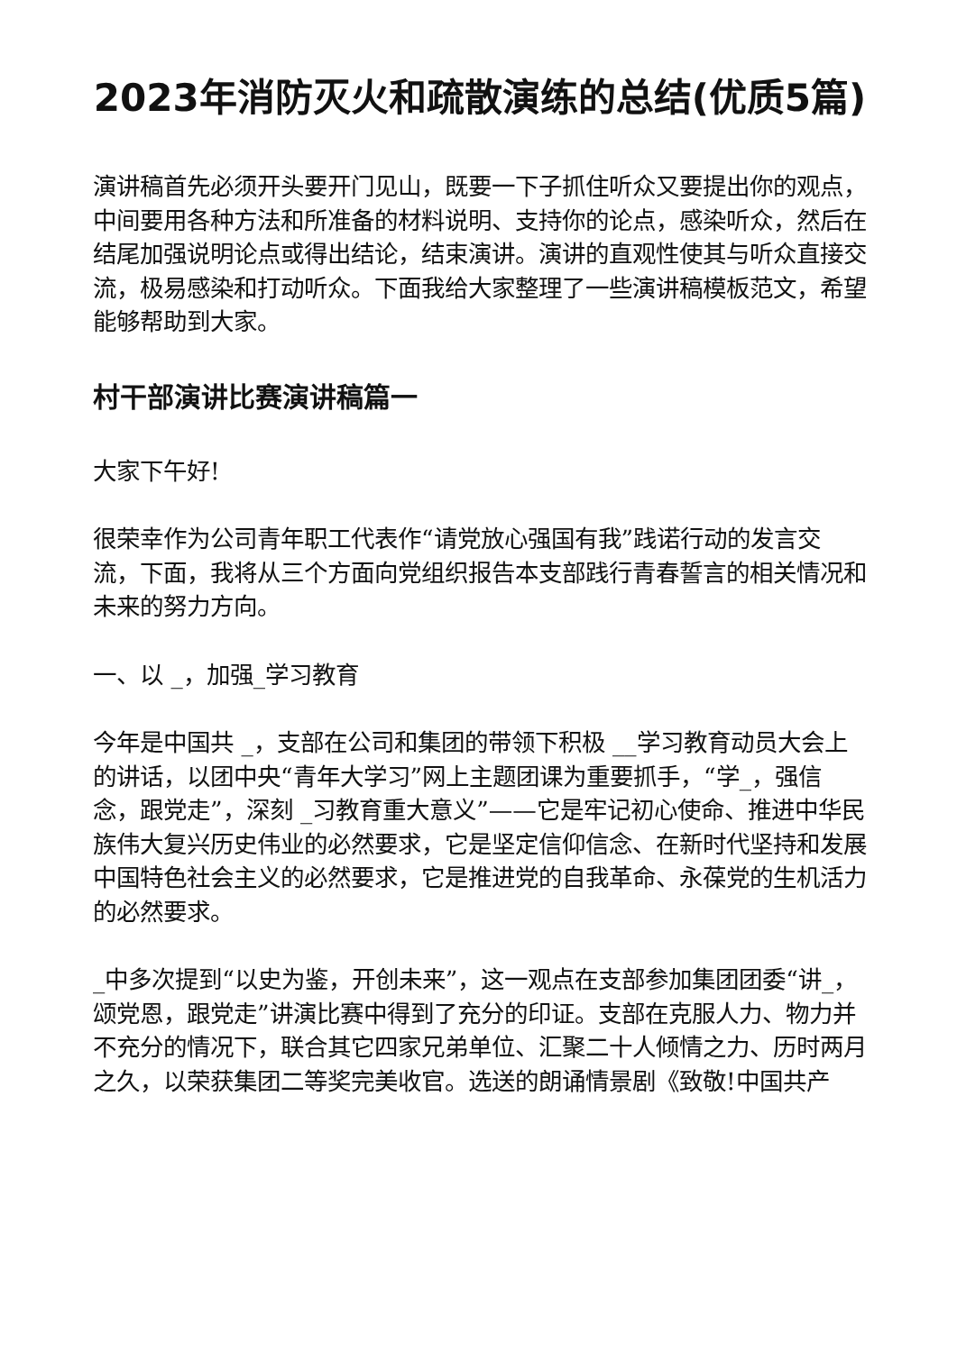2023年消防灭火和疏散演练的总结(优质5篇)
演讲稿首先必须开头要开门见山，既要一下子抓住听众又要提出你的观点，中间要用各种方法和所准备的材料说明、支持你的论点，感染听众，然后在结尾加强说明论点或得出结论，结束演讲。演讲的直观性使其与听众直接交流，极易感染和打动听众。下面我给大家整理了一些演讲稿模板范文，希望能够帮助到大家。
村干部演讲比赛演讲稿篇一
大家下午好!
很荣幸作为公司青年职工代表作“请党放心强国有我”践诺行动的发言交流，下面，我将从三个方面向党组织报告本支部践行青春誓言的相关情况和未来的努力方向。
一、以 _，加强_学习教育
今年是中国共 _，支部在公司和集团的带领下积极 __学习教育动员大会上的讲话，以团中央“青年大学习”网上主题团课为重要抓手，“学_，强信念，跟党走”，深刻 _习教育重大意义”——它是牢记初心使命、推进中华民族伟大复兴历史伟业的必然要求，它是坚定信仰信念、在新时代坚持和发展中国特色社会主义的必然要求，它是推进党的自我革命、永葆党的生机活力的必然要求。
_中多次提到“以史为鉴，开创未来”，这一观点在支部参加集团团委“讲_，颂党恩，跟党走”讲演比赛中得到了充分的印证。支部在克服人力、物力并不充分的情况下，联合其它四家兄弟单位、汇聚二十人倾情之力、历时两月之久，以荣获集团二等奖完美收官。选送的朗诵情景剧《致敬!中国共产